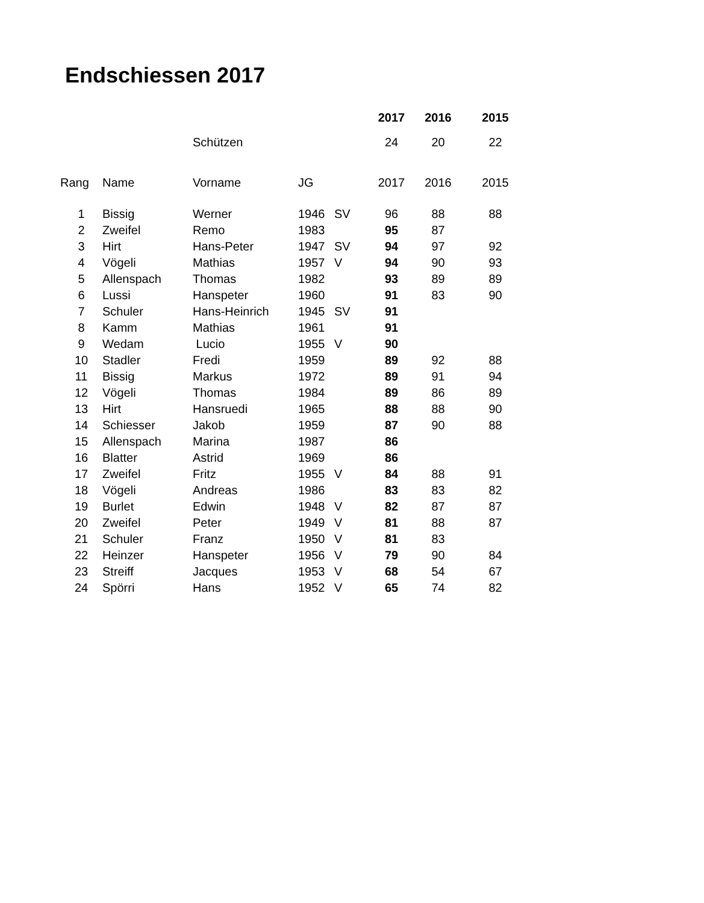Endschiessen 2017
| | | | | | 2017 | 2016 | 2015 |
| | | Schützen | | | 24 | 20 | 22 |
| Rang | Name | Vorname | JG | | 2017 | 2016 | 2015 |
| 1 | Bissig | Werner | 1946 | SV | 96 | 88 | 88 |
| 2 | Zweifel | Remo | 1983 | | 95 | 87 | |
| 3 | Hirt | Hans-Peter | 1947 | SV | 94 | 97 | 92 |
| 4 | Vögeli | Mathias | 1957 | V | 94 | 90 | 93 |
| 5 | Allenspach | Thomas | 1982 | | 93 | 89 | 89 |
| 6 | Lussi | Hanspeter | 1960 | | 91 | 83 | 90 |
| 7 | Schuler | Hans-Heinrich | 1945 | SV | 91 | | |
| 8 | Kamm | Mathias | 1961 | | 91 | | |
| 9 | Wedam | Lucio | 1955 | V | 90 | | |
| 10 | Stadler | Fredi | 1959 | | 89 | 92 | 88 |
| 11 | Bissig | Markus | 1972 | | 89 | 91 | 94 |
| 12 | Vögeli | Thomas | 1984 | | 89 | 86 | 89 |
| 13 | Hirt | Hansruedi | 1965 | | 88 | 88 | 90 |
| 14 | Schiesser | Jakob | 1959 | | 87 | 90 | 88 |
| 15 | Allenspach | Marina | 1987 | | 86 | | |
| 16 | Blatter | Astrid | 1969 | | 86 | | |
| 17 | Zweifel | Fritz | 1955 | V | 84 | 88 | 91 |
| 18 | Vögeli | Andreas | 1986 | | 83 | 83 | 82 |
| 19 | Burlet | Edwin | 1948 | V | 82 | 87 | 87 |
| 20 | Zweifel | Peter | 1949 | V | 81 | 88 | 87 |
| 21 | Schuler | Franz | 1950 | V | 81 | 83 | |
| 22 | Heinzer | Hanspeter | 1956 | V | 79 | 90 | 84 |
| 23 | Streiff | Jacques | 1953 | V | 68 | 54 | 67 |
| 24 | Spörri | Hans | 1952 | V | 65 | 74 | 82 |